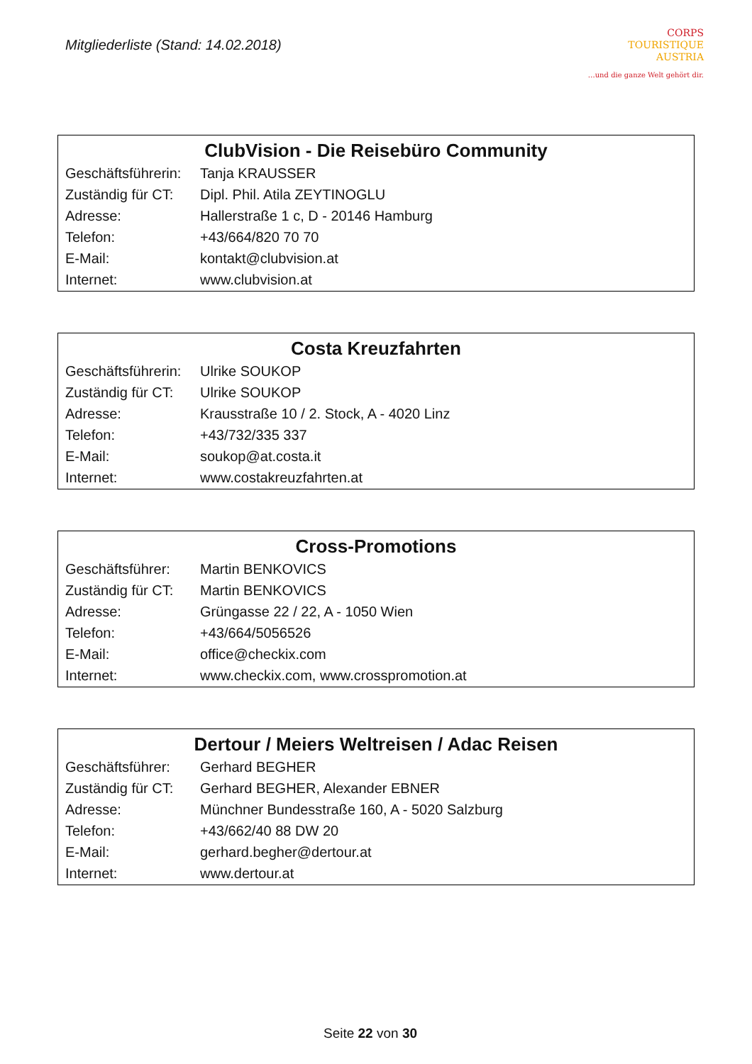Mitgliederliste (Stand: 14.02.2018)
CORPS
TOURISTIQUE
AUSTRIA
…und die ganze Welt gehört dir.
| ClubVision - Die Reisebüro Community | |
| --- | --- |
| Geschäftsführerin: | Tanja KRAUSSER |
| Zuständig für CT: | Dipl. Phil. Atila ZEYTINOGLU |
| Adresse: | Hallerstraße 1 c, D - 20146 Hamburg |
| Telefon: | +43/664/820 70 70 |
| E-Mail: | kontakt@clubvision.at |
| Internet: | www.clubvision.at |
| Costa Kreuzfahrten | |
| --- | --- |
| Geschäftsführerin: | Ulrike SOUKOP |
| Zuständig für CT: | Ulrike SOUKOP |
| Adresse: | Krausstraße 10 / 2. Stock, A - 4020 Linz |
| Telefon: | +43/732/335 337 |
| E-Mail: | soukop@at.costa.it |
| Internet: | www.costakreuzfahrten.at |
| Cross-Promotions | |
| --- | --- |
| Geschäftsführer: | Martin BENKOVICS |
| Zuständig für CT: | Martin BENKOVICS |
| Adresse: | Grüngasse 22 / 22, A - 1050 Wien |
| Telefon: | +43/664/5056526 |
| E-Mail: | office@checkix.com |
| Internet: | www.checkix.com , www.crosspromotion.at |
| Dertour / Meiers Weltreisen / Adac Reisen | |
| --- | --- |
| Geschäftsführer: | Gerhard BEGHER |
| Zuständig für CT: | Gerhard BEGHER, Alexander EBNER |
| Adresse: | Münchner Bundesstraße 160, A - 5020 Salzburg |
| Telefon: | +43/662/40 88 DW 20 |
| E-Mail: | gerhard.begher@dertour.at |
| Internet: | www.dertour.at |
Seite 22 von 30